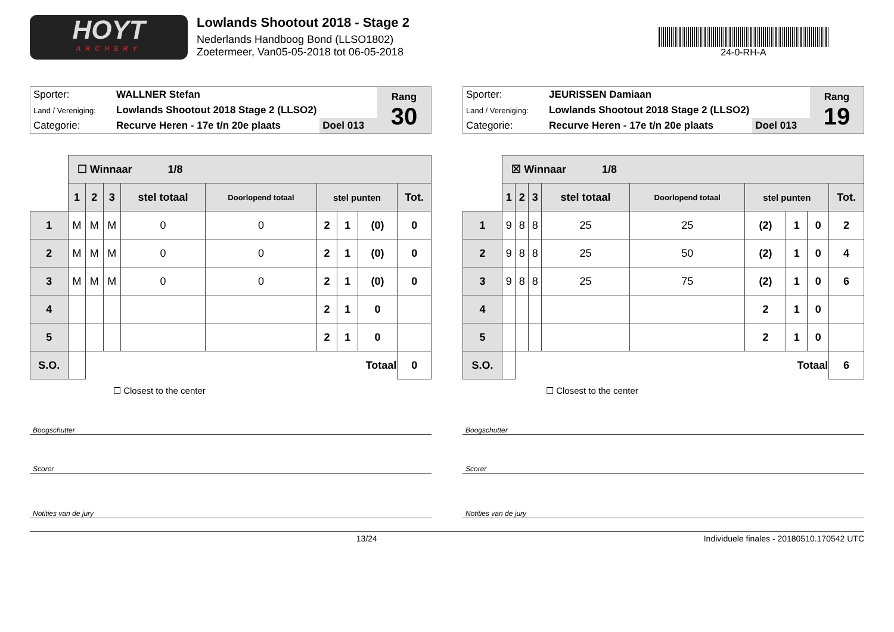HOYT
ARCHERY
Lowlands Shootout 2018 - Stage 2
Nederlands Handboog Bond (LLSO1802)
Zoetermeer, Van05-05-2018 tot 06-05-2018
24-0-RH-A
| Sporter: | WALLNER Stefan | | Rang 30 |
| Land / Vereniging: | Lowlands Shootout 2018 Stage 2 (LLSO2) | | |
| Categorie: | Recurve Heren - 17e t/n 20e plaats | Doel 013 | |
| | ☐ Winnaar 1/8 | | | | | | | | |
| | 1 | 2 | 3 | stel totaal | Doorlopend totaal | stel punten | | | Tot. |
| 1 | M | M | M | 0 | 0 | 2 | 1 | (0) | 0 |
| 2 | M | M | M | 0 | 0 | 2 | 1 | (0) | 0 |
| 3 | M | M | M | 0 | 0 | 2 | 1 | (0) | 0 |
| 4 | | | | | | 2 | 1 | 0 | |
| 5 | | | | | | 2 | 1 | 0 | |
| S.O. | | Totaal | | | | | | | 0 |
☐ Closest to the center
Boogschutter
Scorer
Notities van de jury
| Sporter: | JEURISSEN Damiaan | | Rang 19 |
| Land / Vereniging: | Lowlands Shootout 2018 Stage 2 (LLSO2) | | |
| Categorie: | Recurve Heren - 17e t/n 20e plaats | Doel 013 | |
| | ☒ Winnaar 1/8 | | | | | | | | |
| | 1 | 2 | 3 | stel totaal | Doorlopend totaal | stel punten | | | Tot. |
| 1 | 9 | 8 | 8 | 25 | 25 | (2) | 1 | 0 | 2 |
| 2 | 9 | 8 | 8 | 25 | 50 | (2) | 1 | 0 | 4 |
| 3 | 9 | 8 | 8 | 25 | 75 | (2) | 1 | 0 | 6 |
| 4 | | | | | | 2 | 1 | 0 | |
| 5 | | | | | | 2 | 1 | 0 | |
| S.O. | | Totaal | | | | | | | 6 |
☐ Closest to the center
Boogschutter
Scorer
Notities van de jury
13/24 Individuele finales - 20180510.170542 UTC